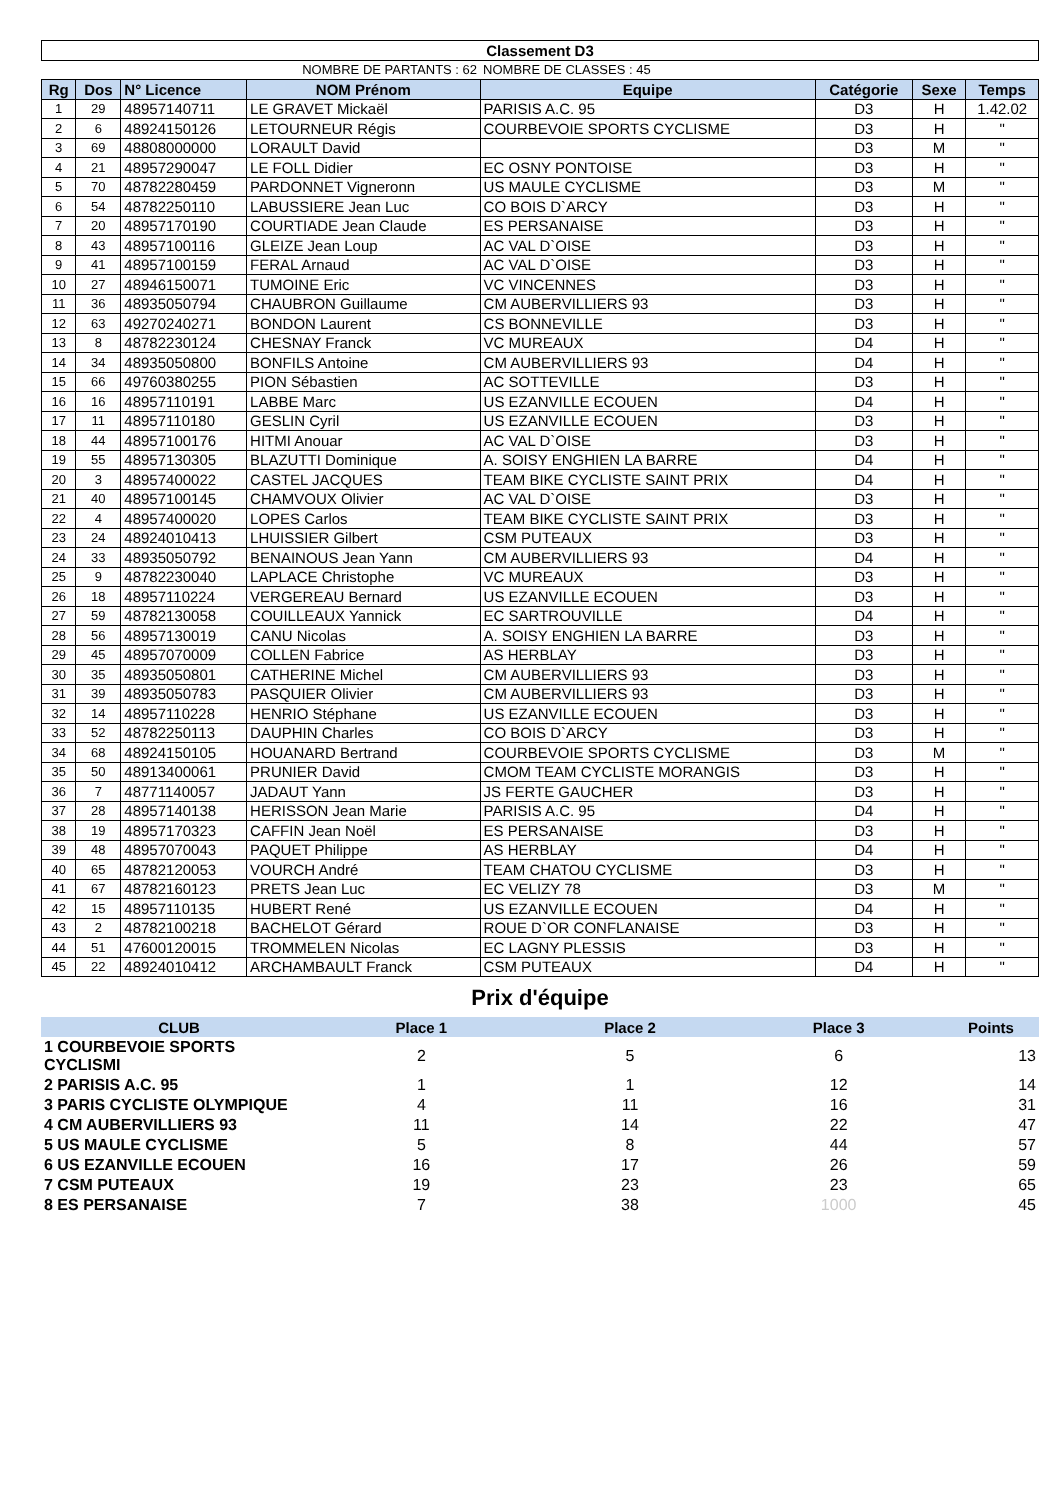| Classement D3 | | | | | | | |
| | | | NOMBRE DE PARTANTS : 62 | NOMBRE DE CLASSES : 45 | | | |
| Rg | Dos | N° Licence | NOM Prénom | Equipe | Catégorie | Sexe | Temps |
| 1 | 29 | 48957140711 | LE GRAVET Mickaël | PARISIS A.C. 95 | D3 | H | 1.42.02 |
| 2 | 6 | 48924150126 | LETOURNEUR Régis | COURBEVOIE SPORTS CYCLISME | D3 | H | " |
| 3 | 69 | 48808000000 | LORAULT David | | D3 | M | " |
| 4 | 21 | 48957290047 | LE FOLL Didier | EC OSNY PONTOISE | D3 | H | " |
| 5 | 70 | 48782280459 | PARDONNET Vigneronn | US MAULE CYCLISME | D3 | M | " |
| 6 | 54 | 48782250110 | LABUSSIERE Jean Luc | CO BOIS D`ARCY | D3 | H | " |
| 7 | 20 | 48957170190 | COURTIADE Jean Claude | ES PERSANAISE | D3 | H | " |
| 8 | 43 | 48957100116 | GLEIZE Jean Loup | AC VAL D`OISE | D3 | H | " |
| 9 | 41 | 48957100159 | FERAL Arnaud | AC VAL D`OISE | D3 | H | " |
| 10 | 27 | 48946150071 | TUMOINE Eric | VC VINCENNES | D3 | H | " |
| 11 | 36 | 48935050794 | CHAUBRON Guillaume | CM AUBERVILLIERS 93 | D3 | H | " |
| 12 | 63 | 49270240271 | BONDON Laurent | CS BONNEVILLE | D3 | H | " |
| 13 | 8 | 48782230124 | CHESNAY Franck | VC MUREAUX | D4 | H | " |
| 14 | 34 | 48935050800 | BONFILS Antoine | CM AUBERVILLIERS 93 | D4 | H | " |
| 15 | 66 | 49760380255 | PION Sébastien | AC SOTTEVILLE | D3 | H | " |
| 16 | 16 | 48957110191 | LABBE Marc | US EZANVILLE ECOUEN | D4 | H | " |
| 17 | 11 | 48957110180 | GESLIN Cyril | US EZANVILLE ECOUEN | D3 | H | " |
| 18 | 44 | 48957100176 | HITMI Anouar | AC VAL D`OISE | D3 | H | " |
| 19 | 55 | 48957130305 | BLAZUTTI Dominique | A. SOISY ENGHIEN LA BARRE | D4 | H | " |
| 20 | 3 | 48957400022 | CASTEL JACQUES | TEAM BIKE CYCLISTE SAINT PRIX | D4 | H | " |
| 21 | 40 | 48957100145 | CHAMVOUX Olivier | AC VAL D`OISE | D3 | H | " |
| 22 | 4 | 48957400020 | LOPES Carlos | TEAM BIKE CYCLISTE SAINT PRIX | D3 | H | " |
| 23 | 24 | 48924010413 | LHUISSIER Gilbert | CSM PUTEAUX | D3 | H | " |
| 24 | 33 | 48935050792 | BENAINOUS Jean Yann | CM AUBERVILLIERS 93 | D4 | H | " |
| 25 | 9 | 48782230040 | LAPLACE Christophe | VC MUREAUX | D3 | H | " |
| 26 | 18 | 48957110224 | VERGEREAU Bernard | US EZANVILLE ECOUEN | D3 | H | " |
| 27 | 59 | 48782130058 | COUILLEAUX Yannick | EC SARTROUVILLE | D4 | H | " |
| 28 | 56 | 48957130019 | CANU Nicolas | A. SOISY ENGHIEN LA BARRE | D3 | H | " |
| 29 | 45 | 48957070009 | COLLEN Fabrice | AS HERBLAY | D3 | H | " |
| 30 | 35 | 48935050801 | CATHERINE Michel | CM AUBERVILLIERS 93 | D3 | H | " |
| 31 | 39 | 48935050783 | PASQUIER Olivier | CM AUBERVILLIERS 93 | D3 | H | " |
| 32 | 14 | 48957110228 | HENRIO Stéphane | US EZANVILLE ECOUEN | D3 | H | " |
| 33 | 52 | 48782250113 | DAUPHIN Charles | CO BOIS D`ARCY | D3 | H | " |
| 34 | 68 | 48924150105 | HOUANARD Bertrand | COURBEVOIE SPORTS CYCLISME | D3 | M | " |
| 35 | 50 | 48913400061 | PRUNIER David | CMOM TEAM CYCLISTE MORANGIS | D3 | H | " |
| 36 | 7 | 48771140057 | JADAUT Yann | JS FERTE GAUCHER | D3 | H | " |
| 37 | 28 | 48957140138 | HERISSON Jean Marie | PARISIS A.C. 95 | D4 | H | " |
| 38 | 19 | 48957170323 | CAFFIN Jean Noël | ES PERSANAISE | D3 | H | " |
| 39 | 48 | 48957070043 | PAQUET Philippe | AS HERBLAY | D4 | H | " |
| 40 | 65 | 48782120053 | VOURCH André | TEAM CHATOU CYCLISME | D3 | H | " |
| 41 | 67 | 48782160123 | PRETS Jean Luc | EC VELIZY 78 | D3 | M | " |
| 42 | 15 | 48957110135 | HUBERT René | US EZANVILLE ECOUEN | D4 | H | " |
| 43 | 2 | 48782100218 | BACHELOT Gérard | ROUE D`OR CONFLANAISE | D3 | H | " |
| 44 | 51 | 47600120015 | TROMMELEN Nicolas | EC LAGNY PLESSIS | D3 | H | " |
| 45 | 22 | 48924010412 | ARCHAMBAULT Franck | CSM PUTEAUX | D4 | H | " |
Prix d'équipe
| CLUB | Place 1 | Place 2 | Place 3 | Points |
| --- | --- | --- | --- | --- |
| 1 COURBEVOIE SPORTS CYCLISMI | 2 | 5 | 6 | 13 |
| 2 PARISIS A.C. 95 | 1 | 1 | 12 | 14 |
| 3 PARIS CYCLISTE OLYMPIQUE | 4 | 11 | 16 | 31 |
| 4 CM AUBERVILLIERS 93 | 11 | 14 | 22 | 47 |
| 5 US MAULE CYCLISME | 5 | 8 | 44 | 57 |
| 6 US EZANVILLE ECOUEN | 16 | 17 | 26 | 59 |
| 7 CSM PUTEAUX | 19 | 23 | 23 | 65 |
| 8 ES PERSANAISE | 7 | 38 | 1000 | 45 |